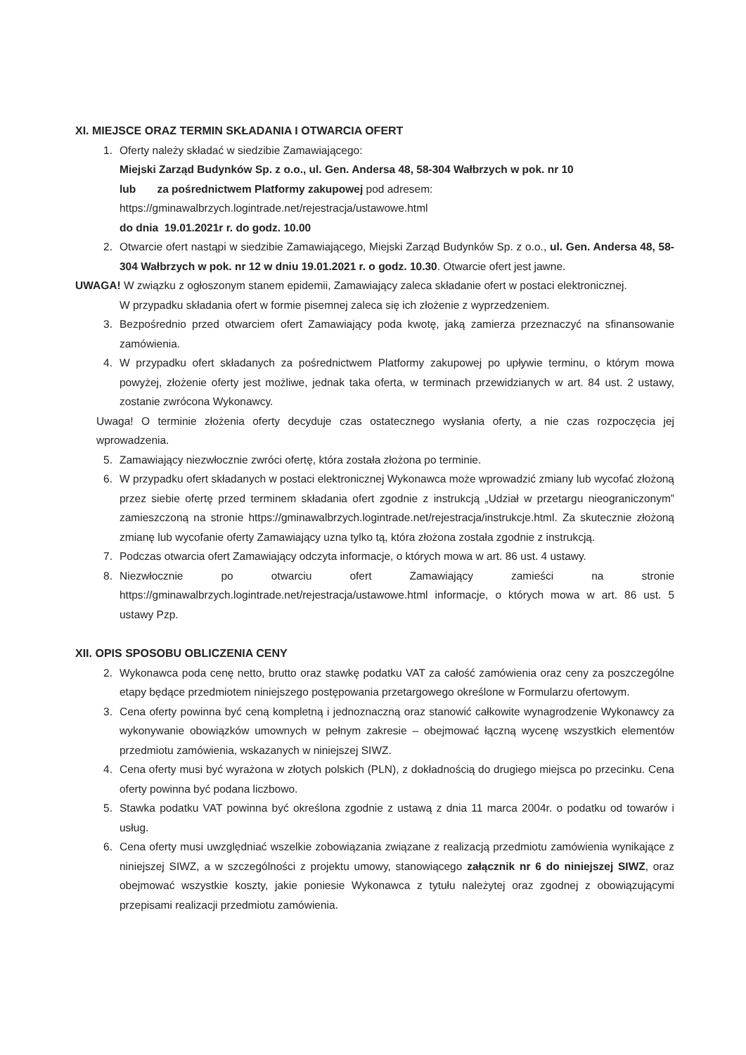XI. MIEJSCE ORAZ TERMIN SKŁADANIA I OTWARCIA OFERT
1. Oferty należy składać w siedzibie Zamawiającego:
Miejski Zarząd Budynków Sp. z o.o., ul. Gen. Andersa 48, 58-304 Wałbrzych w pok. nr 10
lub za pośrednictwem Platformy zakupowej pod adresem:
https://gminawalbrzych.logintrade.net/rejestracja/ustawowe.html
do dnia 19.01.2021r r. do godz. 10.00
2. Otwarcie ofert nastąpi w siedzibie Zamawiającego, Miejski Zarząd Budynków Sp. z o.o., ul. Gen. Andersa 48, 58-304 Wałbrzych w pok. nr 12 w dniu 19.01.2021 r. o godz. 10.30. Otwarcie ofert jest jawne.
UWAGA! W związku z ogłoszonym stanem epidemii, Zamawiający zaleca składanie ofert w postaci elektronicznej.
W przypadku składania ofert w formie pisemnej zaleca się ich złożenie z wyprzedzeniem.
3. Bezpośrednio przed otwarciem ofert Zamawiający poda kwotę, jaką zamierza przeznaczyć na sfinansowanie zamówienia.
4. W przypadku ofert składanych za pośrednictwem Platformy zakupowej po upływie terminu, o którym mowa powyżej, złożenie oferty jest możliwe, jednak taka oferta, w terminach przewidzianych w art. 84 ust. 2 ustawy, zostanie zwrócona Wykonawcy.
Uwaga! O terminie złożenia oferty decyduje czas ostatecznego wysłania oferty, a nie czas rozpoczęcia jej wprowadzenia.
5. Zamawiający niezwłocznie zwróci ofertę, która została złożona po terminie.
6. W przypadku ofert składanych w postaci elektronicznej Wykonawca może wprowadzić zmiany lub wycofać złożoną przez siebie ofertę przed terminem składania ofert zgodnie z instrukcją „Udział w przetargu nieograniczonym” zamieszczoną na stronie https://gminawalbrzych.logintrade.net/rejestracja/instrukcje.html. Za skutecznie złożoną zmianę lub wycofanie oferty Zamawiający uzna tylko tą, która złożona została zgodnie z instrukcją.
7. Podczas otwarcia ofert Zamawiający odczyta informacje, o których mowa w art. 86 ust. 4 ustawy.
8. Niezwłocznie po otwarciu ofert Zamawiający zamieści na stronie https://gminawalbrzych.logintrade.net/rejestracja/ustawowe.html informacje, o których mowa w art. 86 ust. 5 ustawy Pzp.
XII. OPIS SPOSOBU OBLICZENIA CENY
2. Wykonawca poda cenę netto, brutto oraz stawkę podatku VAT za całość zamówienia oraz ceny za poszczególne etapy będące przedmiotem niniejszego postępowania przetargowego określone w Formularzu ofertowym.
3. Cena oferty powinna być ceną kompletną i jednoznaczną oraz stanowić całkowite wynagrodzenie Wykonawcy za wykonywanie obowiązków umownych w pełnym zakresie – obejmować łączną wycenę wszystkich elementów przedmiotu zamówienia, wskazanych w niniejszej SIWZ.
4. Cena oferty musi być wyrażona w złotych polskich (PLN), z dokładnością do drugiego miejsca po przecinku. Cena oferty powinna być podana liczbowo.
5. Stawka podatku VAT powinna być określona zgodnie z ustawą z dnia 11 marca 2004r. o podatku od towarów i usług.
6. Cena oferty musi uwzględniać wszelkie zobowiązania związane z realizacją przedmiotu zamówienia wynikające z niniejszej SIWZ, a w szczególności z projektu umowy, stanowiącego załącznik nr 6 do niniejszej SIWZ, oraz obejmować wszystkie koszty, jakie poniesie Wykonawca z tytułu należytej oraz zgodnej z obowiązującymi przepisami realizacji przedmiotu zamówienia.